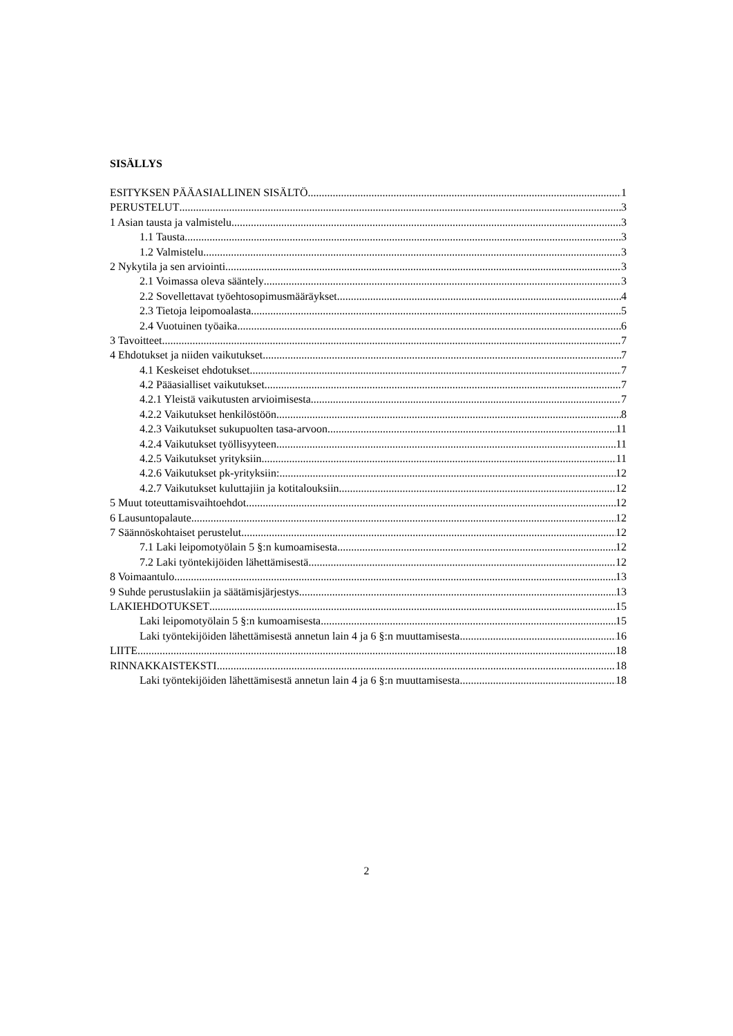SISÄLLYS
ESITYKSEN PÄÄASIALLINEN SISÄLTÖ 1
PERUSTELUT 3
1 Asian tausta ja valmistelu 3
1.1 Tausta 3
1.2 Valmistelu 3
2 Nykytila ja sen arviointi 3
2.1 Voimassa oleva sääntely 3
2.2 Sovellettavat työehtosopimusmääräykset 4
2.3 Tietoja leipomoalasta 5
2.4 Vuotuinen työaika 6
3 Tavoitteet 7
4 Ehdotukset ja niiden vaikutukset 7
4.1 Keskeiset ehdotukset 7
4.2 Pääasialliset vaikutukset 7
4.2.1 Yleistä vaikutusten arvioimisesta 7
4.2.2 Vaikutukset henkilöstöön 8
4.2.3 Vaikutukset sukupuolten tasa-arvoon 11
4.2.4 Vaikutukset työllisyyteen 11
4.2.5 Vaikutukset yrityksiin 11
4.2.6 Vaikutukset pk-yrityksiin: 12
4.2.7 Vaikutukset kuluttajiin ja kotitalouksiin 12
5 Muut toteuttamisvaihtoehdot 12
6 Lausuntopalaute 12
7 Säännöskohtaiset perustelut 12
7.1 Laki leipomotyölain 5 §:n kumoamisesta 12
7.2 Laki työntekijöiden lähettämisestä 12
8 Voimaantulo 13
9 Suhde perustuslakiin ja säätämisjärjestys 13
LAKIEHDOTUKSET 15
Laki leipomotyölain 5 §:n kumoamisesta 15
Laki työntekijöiden lähettämisestä annetun lain 4 ja 6 §:n muuttamisesta 16
LIITE 18
RINNAKKAISTEKSTI 18
Laki työntekijöiden lähettämisestä annetun lain 4 ja 6 §:n muuttamisesta 18
2